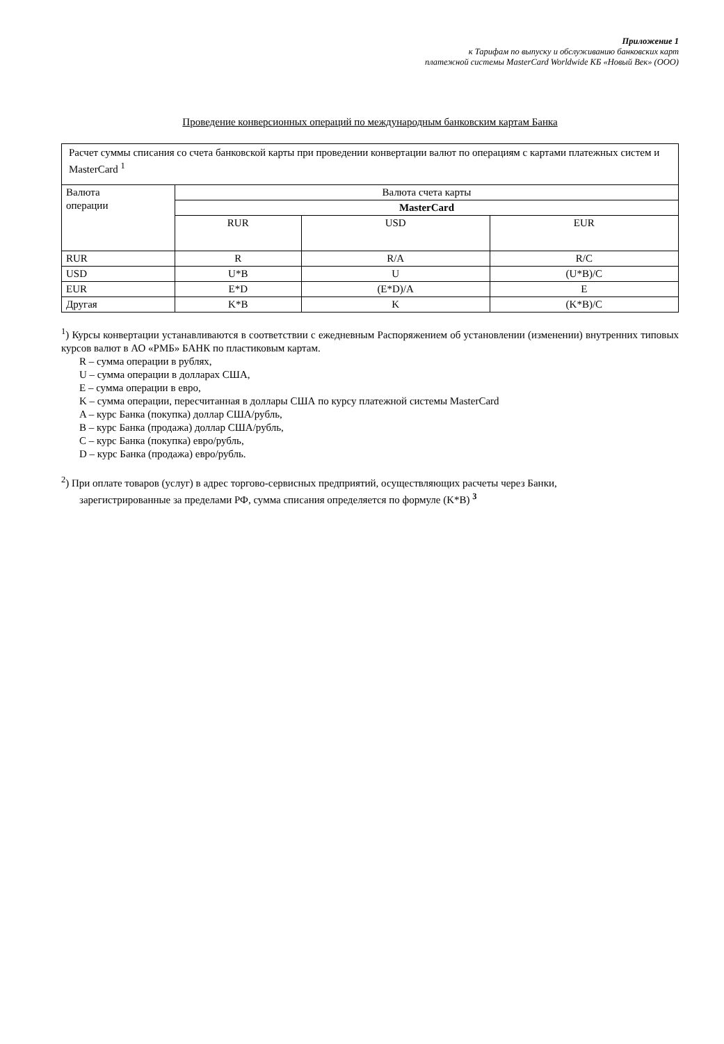Приложение 1
к Тарифам по выпуску и обслуживанию банковских карт
платежной системы MasterCard Worldwide КБ «Новый Век» (ООО)
Проведение конверсионных операций по международным банковским картам Банка
| Расчет суммы списания со счета банковской карты при проведении конвертации валют по операциям с картами платежных систем и MasterCard <sup>1</sup> | | | |
| Валюта операции | Валюта счета карты | | |
| | MasterCard | | |
| | RUR | USD | EUR |
| RUR | R | R/A | R/C |
| USD | U*B | U | (U*B)/C |
| EUR | E*D | (E*D)/A | E |
| Другая | K*B | K | (K*B)/C |
<sup>1</sup>) Курсы конвертации устанавливаются в соответствии с ежедневным Распоряжением об установлении (изменении) внутренних типовых курсов валют в АО «РМБ» БАНК по пластиковым картам.
R – сумма операции в рублях,
U – сумма операции в долларах США,
E – сумма операции в евро,
K – сумма операции, пересчитанная в доллары США по курсу платежной системы MasterCard
A – курс Банка (покупка) доллар США/рубль,
B – курс Банка (продажа) доллар США/рубль,
C – курс Банка (покупка) евро/рубль,
D – курс Банка (продажа) евро/рубль.
<sup>2</sup>) При оплате товаров (услуг) в адрес торгово-сервисных предприятий, осуществляющих расчеты через Банки,
зарегистрированные за пределами РФ, сумма списания определяется по формуле (K*B) <sup>3</sup>